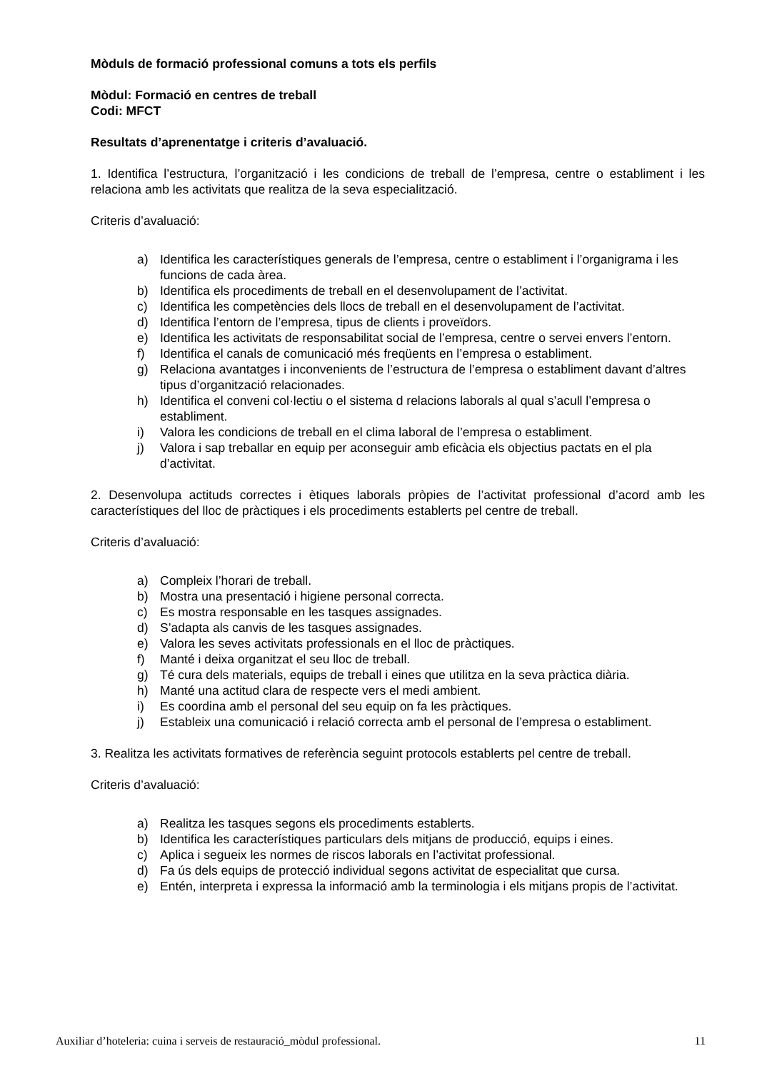Mòduls de formació professional comuns a tots els perfils
Mòdul: Formació en centres de treball
Codi: MFCT
Resultats d’aprenentatge i criteris d’avaluació.
1. Identifica l’estructura, l’organització i les condicions de treball de l’empresa, centre o establiment i les relaciona amb les activitats que realitza de la seva especialització.
Criteris d’avaluació:
a) Identifica les característiques generals de l’empresa, centre o establiment i l’organigrama i les funcions de cada àrea.
b) Identifica els procediments de treball en el desenvolupament de l’activitat.
c) Identifica les competències dels llocs de treball en el desenvolupament de l’activitat.
d) Identifica l’entorn de l’empresa, tipus de clients i proveïdors.
e) Identifica les activitats de responsabilitat social de l’empresa, centre o servei envers l’entorn.
f) Identifica el canals de comunicació més freqüents en l’empresa o establiment.
g) Relaciona avantatges i inconvenients de l’estructura de l’empresa o establiment davant d’altres tipus d’organització relacionades.
h) Identifica el conveni col·lectiu o el sistema d relacions laborals al qual s’acull l’empresa o establiment.
i) Valora les condicions de treball en el clima laboral de l’empresa o establiment.
j) Valora i sap treballar en equip per aconseguir amb eficàcia els objectius pactats en el pla d’activitat.
2. Desenvolupa actituds correctes i ètiques laborals pròpies de l’activitat professional d’acord amb les característiques del lloc de pràctiques i els procediments establerts pel centre de treball.
Criteris d’avaluació:
a) Compleix l’horari de treball.
b) Mostra una presentació i higiene personal correcta.
c) Es mostra responsable en les tasques assignades.
d) S’adapta als canvis de les tasques assignades.
e) Valora les seves activitats professionals en el lloc de pràctiques.
f) Manté i deixa organitzat el seu lloc de treball.
g) Té cura dels materials, equips de treball i eines que utilitza en la seva pràctica diària.
h) Manté una actitud clara de respecte vers el medi ambient.
i) Es coordina amb el personal del seu equip on fa les pràctiques.
j) Estableix una comunicació i relació correcta amb el personal de l’empresa o establiment.
3. Realitza les activitats formatives de referència seguint protocols establerts pel centre de treball.
Criteris d’avaluació:
a) Realitza les tasques segons els procediments establerts.
b) Identifica les característiques particulars dels mitjans de producció, equips i eines.
c) Aplica i segueix les normes de riscos laborals en l’activitat professional.
d) Fa ús dels equips de protecció individual segons activitat de especialitat que cursa.
e) Entén, interpreta i expressa la informació amb la terminologia i els mitjans propis de l’activitat.
Auxiliar d’hoteleria: cuina i serveis de restauració_mòdul professional. 11